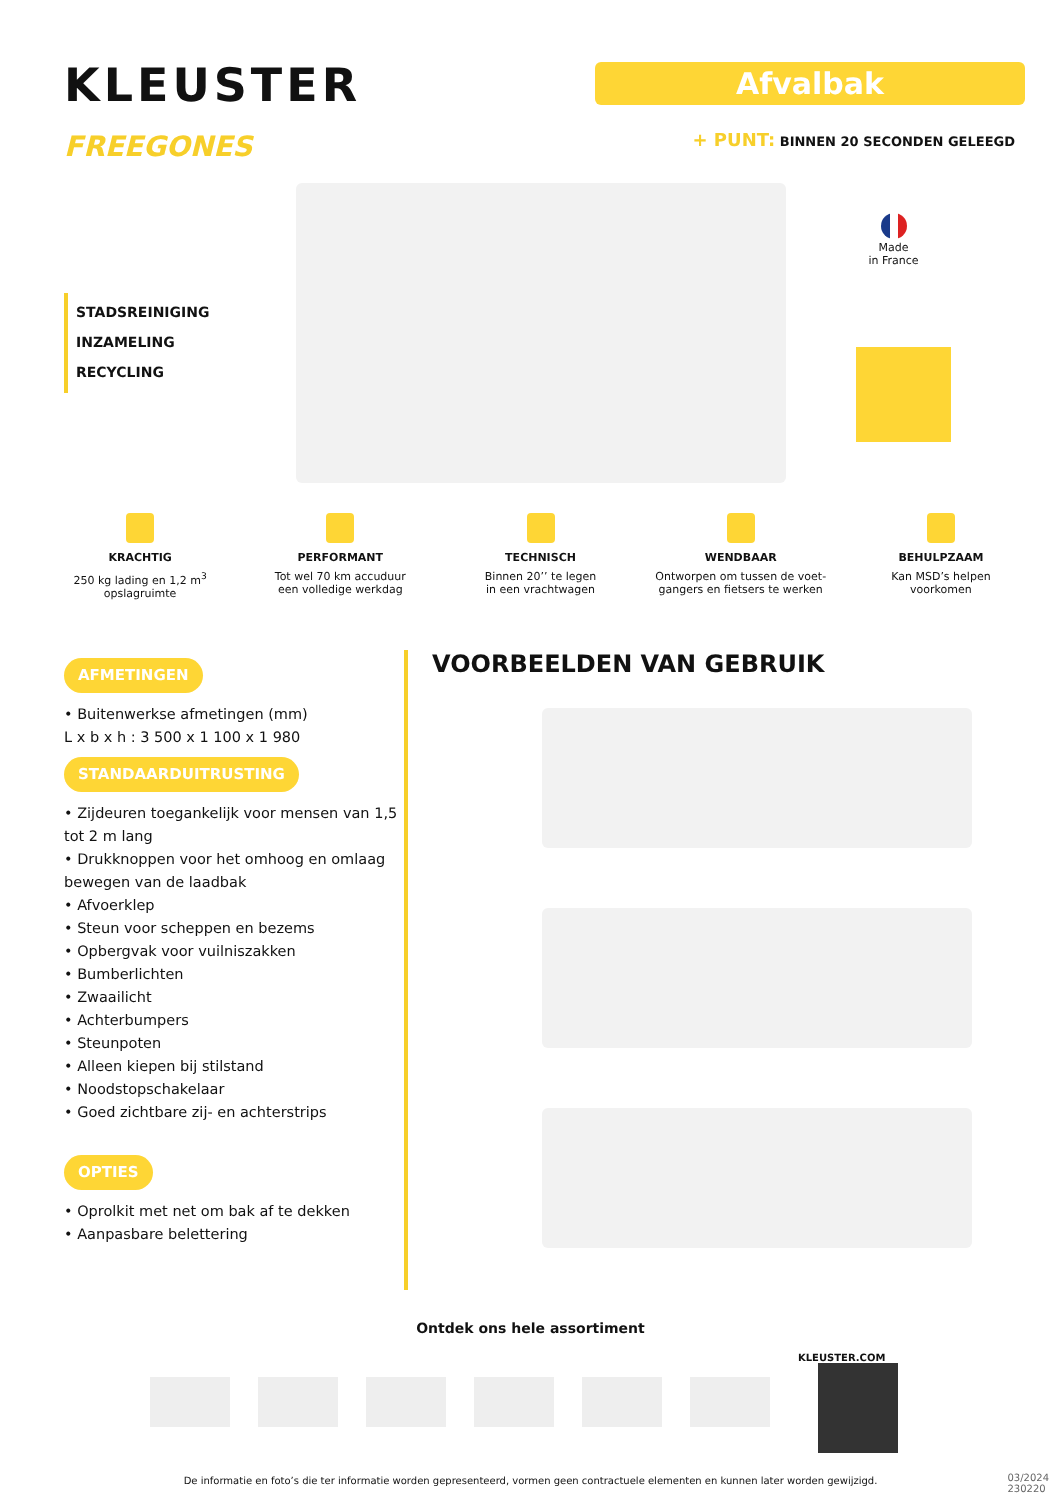KLEUSTER
FREEGONES
Afvalbak
+ PUNT: BINNEN 20 SECONDEN GELEEGD
STADSREINIGING
INZAMELING
RECYCLING
Made
in France
KRACHTIG
250 kg lading en 1,2 m<sup>3</sup>
opslagruimte
PERFORMANT
Tot wel 70 km accuduur
een volledige werkdag
TECHNISCH
Binnen 20’’ te legen
in een vrachtwagen
WENDBAAR
Ontworpen om tussen de voet-
gangers en fietsers te werken
BEHULPZAAM
Kan MSD’s helpen
voorkomen
AFMETINGEN
• Buitenwerkse afmetingen (mm)
L x b x h : 3 500 x 1 100 x 1 980
STANDAARDUITRUSTING
• Zijdeuren toegankelijk voor mensen van 1,5 tot 2 m lang
• Drukknoppen voor het omhoog en omlaag bewegen van de laadbak
• Afvoerklep
• Steun voor scheppen en bezems
• Opbergvak voor vuilniszakken
• Bumberlichten
• Zwaailicht
• Achterbumpers
• Steunpoten
• Alleen kiepen bij stilstand
• Noodstopschakelaar
• Goed zichtbare zij- en achterstrips
OPTIES
• Oprolkit met net om bak af te dekken
• Aanpasbare belettering
VOORBEELDEN VAN GEBRUIK
Ontdek ons hele assortiment
KLEUSTER.COM
De informatie en foto’s die ter informatie worden gepresenteerd, vormen geen contractuele elementen en kunnen later worden gewijzigd.
03/2024
230220